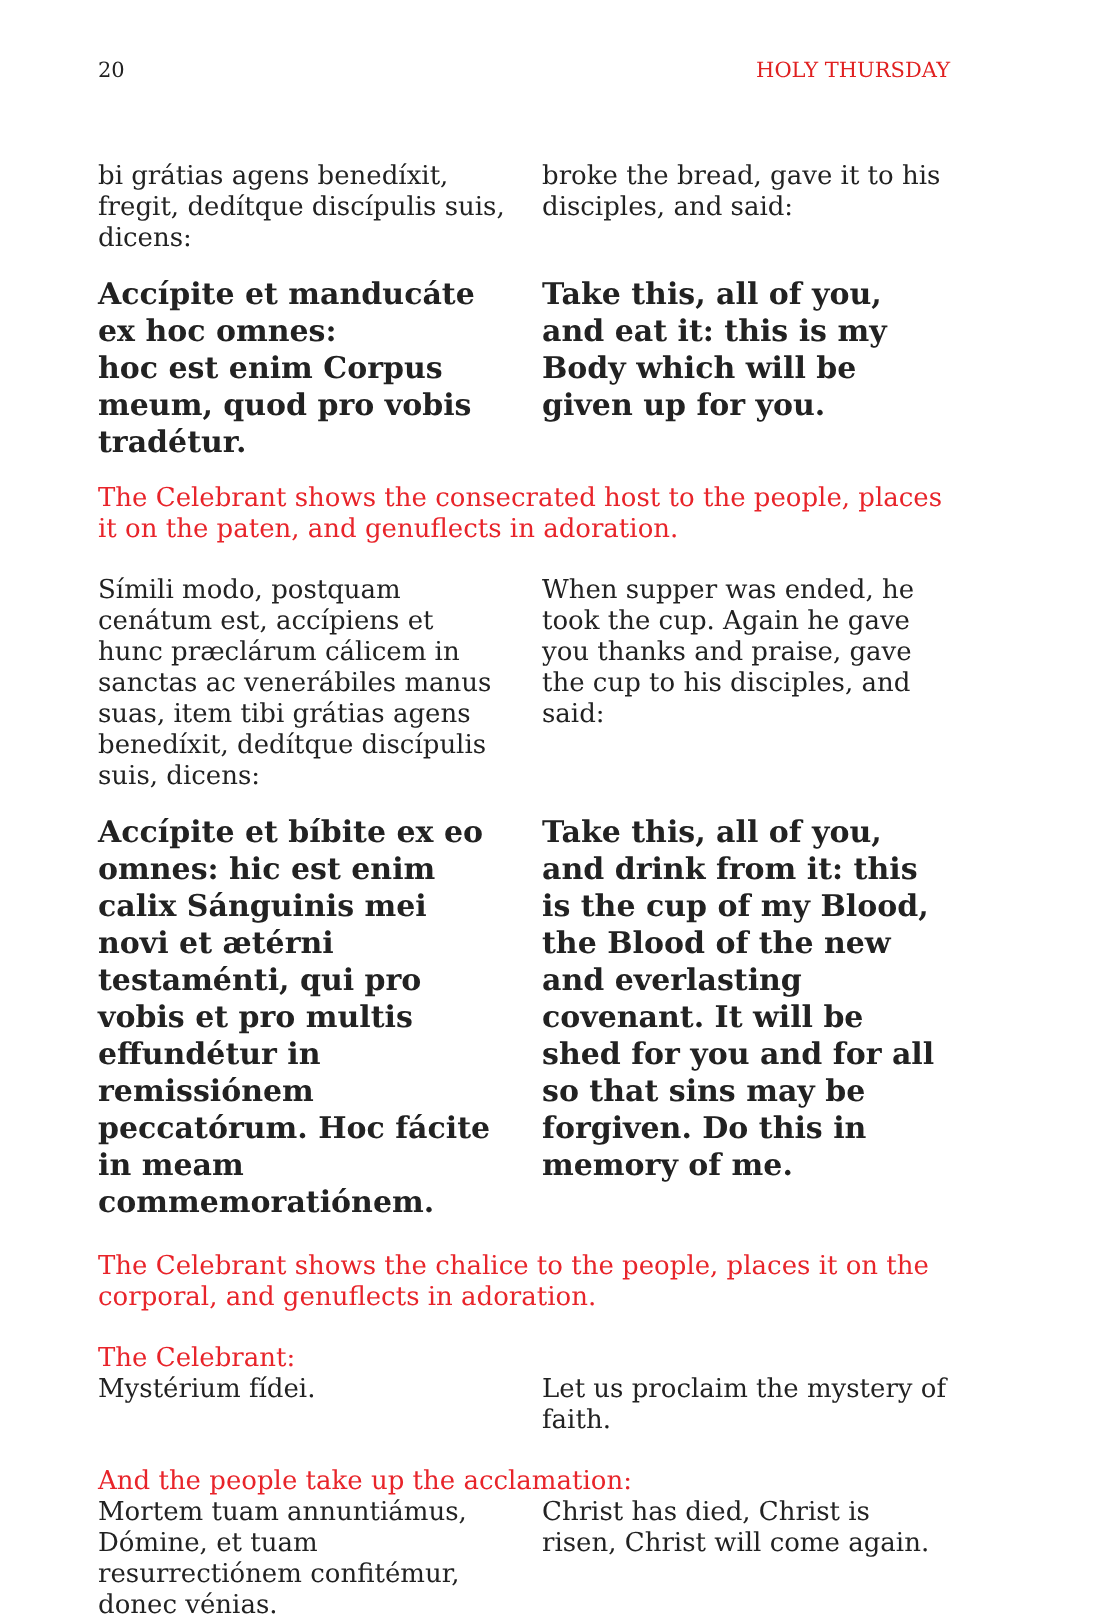20 HOLY THURSDAY
bi grátias agens benedíxit, fregit, dedítque discípulis suis, dicens:
broke the bread, gave it to his disciples, and said:
Accípite et manducáte ex hoc omnes:
hoc est enim Corpus meum, quod pro vobis tradétur.
Take this, all of you, and eat it: this is my Body which will be given up for you.
The Celebrant shows the consecrated host to the people, places it on the paten, and genuflects in adoration.
Símili modo, postquam cenátum est, accípiens et hunc præclárum cálicem in sanctas ac venerábiles manus suas, item tibi grátias agens benedíxit, dedítque discípulis suis, dicens:
When supper was ended, he took the cup. Again he gave you thanks and praise, gave the cup to his disciples, and said:
Accípite et bíbite ex eo omnes: hic est enim calix Sánguinis mei novi et ætérni testaménti, qui pro vobis et pro multis effundétur in remissiónem peccatórum. Hoc fácite in meam commemoratiónem.
Take this, all of you, and drink from it: this is the cup of my Blood, the Blood of the new and everlasting covenant. It will be shed for you and for all so that sins may be forgiven. Do this in memory of me.
The Celebrant shows the chalice to the people, places it on the corporal, and genuflects in adoration.
The Celebrant:
Mystérium fídei. Let us proclaim the mystery of faith.
And the people take up the acclamation:
Mortem tuam annuntiámus, Dómine, et tuam resurrectiónem confitémur, donec vénias.
Christ has died, Christ is risen, Christ will come again.